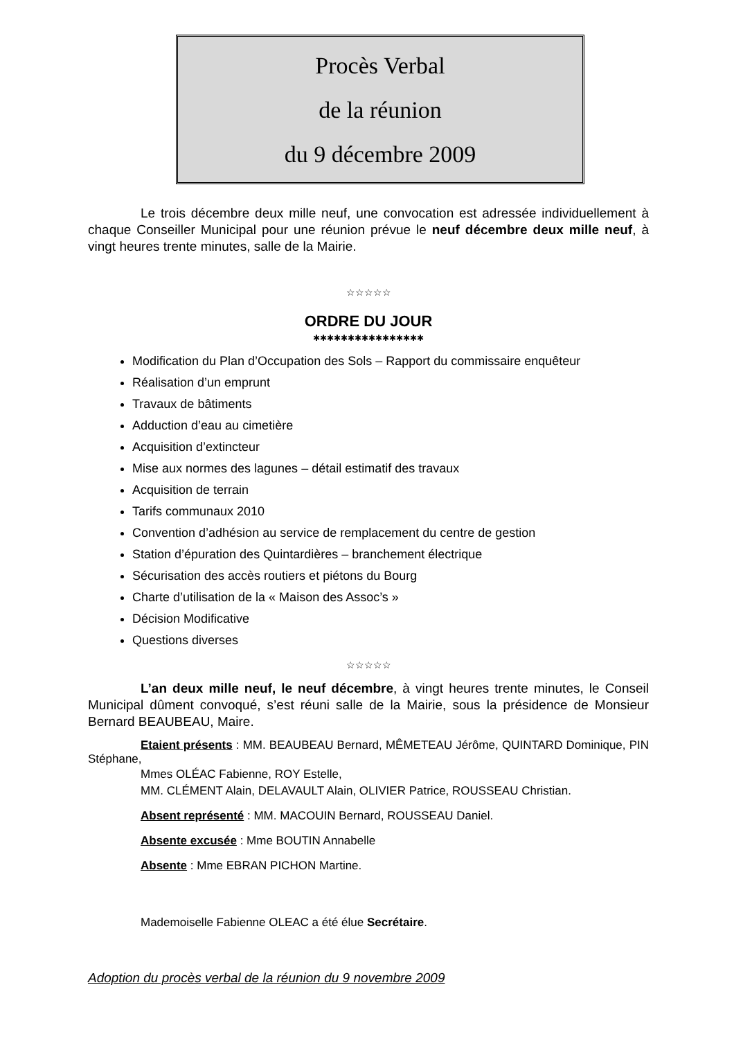Procès Verbal
de la réunion
du 9 décembre 2009
Le trois décembre deux mille neuf, une convocation est adressée individuellement à chaque Conseiller Municipal pour une réunion prévue le neuf décembre deux mille neuf, à vingt heures trente minutes, salle de la Mairie.
☆☆☆☆☆
ORDRE DU JOUR
✱✱✱✱✱✱✱✱✱✱✱✱✱✱✱✱
Modification du Plan d’Occupation des Sols – Rapport du commissaire enquêteur
Réalisation d’un emprunt
Travaux de bâtiments
Adduction d’eau au cimetière
Acquisition d’extincteur
Mise aux normes des lagunes – détail estimatif des travaux
Acquisition de terrain
Tarifs communaux 2010
Convention d’adhésion au service de remplacement du centre de gestion
Station d’épuration des Quintardières – branchement électrique
Sécurisation des accès routiers et piétons du Bourg
Charte d’utilisation de la « Maison des Assoc’s »
Décision Modificative
Questions diverses
☆☆☆☆☆
L’an deux mille neuf, le neuf décembre, à vingt heures trente minutes, le Conseil Municipal dûment convoqué, s’est réuni salle de la Mairie, sous la présidence de Monsieur Bernard BEAUBEAU, Maire.
Etaient présents : MM. BEAUBEAU Bernard, MÊMETEAU Jérôme, QUINTARD Dominique, PIN Stéphane,
Mmes OLÉAC Fabienne, ROY Estelle,
MM. CLÉMENT Alain, DELAVAULT Alain, OLIVIER Patrice, ROUSSEAU Christian.
Absent représenté : MM. MACOUIN Bernard, ROUSSEAU Daniel.
Absente excusée : Mme BOUTIN Annabelle
Absente : Mme EBRAN PICHON Martine.
Mademoiselle Fabienne OLEAC a été élue Secrétaire.
Adoption du procès verbal de la réunion du 9 novembre 2009